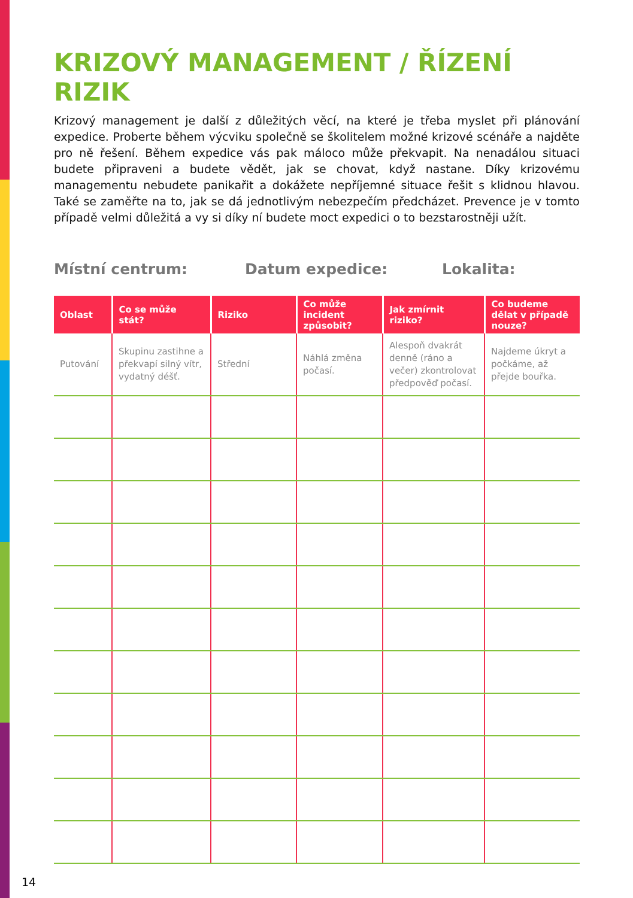KRIZOVÝ MANAGEMENT / ŘÍZENÍ RIZIK
Krizový management je další z důležitých věcí, na které je třeba myslet při plánování expedice. Proberte během výcviku společně se školitelem možné krizové scénáře a najděte pro ně řešení. Během expedice vás pak máloco může překvapit. Na nenadálou situaci budete připraveni a budete vědět, jak se chovat, když nastane. Díky krizovému managementu nebudete panikařit a dokážete nepříjemné situace řešit s klidnou hlavou. Také se zaměřte na to, jak se dá jednotlivým nebezpečím předcházet. Prevence je v tomto případě velmi důležitá a vy si díky ní budete moct expedici o to bezstarostněji užít.
Místní centrum: Datum expedice: Lokalita:
| Oblast | Co se může stát? | Riziko | Co může incident způsobit? | Jak zmírnit riziko? | Co budeme dělat v případě nouze? |
| --- | --- | --- | --- | --- | --- |
| Putování | Skupinu zastihne a překvapí silný vítr, vydatný déšť. | Střední | Náhlá změna počasí. | Alespoň dvakrát denně (ráno a večer) zkontrolovat předpověď počasí. | Najdeme úkryt a počkáme, až přejde bouřka. |
14